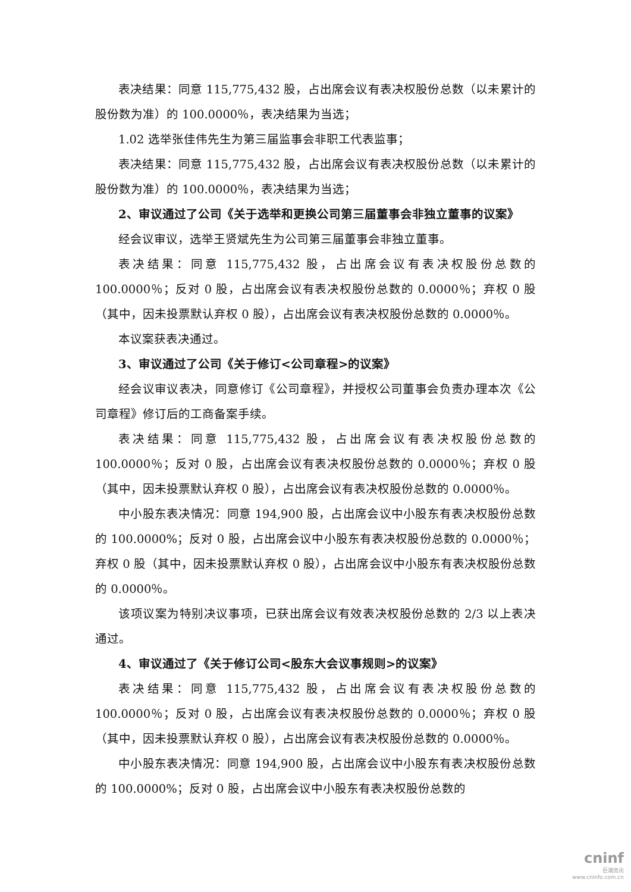表决结果：同意 115,775,432 股，占出席会议有表决权股份总数（以未累计的股份数为准）的 100.0000％，表决结果为当选；
1.02 选举张佳伟先生为第三届监事会非职工代表监事；
表决结果：同意 115,775,432 股，占出席会议有表决权股份总数（以未累计的股份数为准）的 100.0000％，表决结果为当选；
2、审议通过了公司《关于选举和更换公司第三届董事会非独立董事的议案》
经会议审议，选举王贤斌先生为公司第三届董事会非独立董事。
表决结果：同意 115,775,432 股，占出席会议有表决权股份总数的 100.0000％；反对 0 股，占出席会议有表决权股份总数的 0.0000％；弃权 0 股（其中，因未投票默认弃权 0 股），占出席会议有表决权股份总数的 0.0000％。
本议案获表决通过。
3、审议通过了公司《关于修订<公司章程>的议案》
经会议审议表决，同意修订《公司章程》，并授权公司董事会负责办理本次《公司章程》修订后的工商备案手续。
表决结果：同意 115,775,432 股，占出席会议有表决权股份总数的 100.0000％；反对 0 股，占出席会议有表决权股份总数的 0.0000％；弃权 0 股（其中，因未投票默认弃权 0 股），占出席会议有表决权股份总数的 0.0000％。
中小股东表决情况：同意 194,900 股，占出席会议中小股东有表决权股份总数的 100.0000%；反对 0 股，占出席会议中小股东有表决权股份总数的 0.0000％；弃权 0 股（其中，因未投票默认弃权 0 股），占出席会议中小股东有表决权股份总数的 0.0000％。
该项议案为特别决议事项，已获出席会议有效表决权股份总数的 2/3 以上表决通过。
4、审议通过了《关于修订公司<股东大会议事规则>的议案》
表决结果：同意 115,775,432 股，占出席会议有表决权股份总数的 100.0000％；反对 0 股，占出席会议有表决权股份总数的 0.0000％；弃权 0 股（其中，因未投票默认弃权 0 股），占出席会议有表决权股份总数的 0.0000％。
中小股东表决情况：同意 194,900 股，占出席会议中小股东有表决权股份总数的 100.0000%；反对 0 股，占出席会议中小股东有表决权股份总数的
cninf
巨潮资讯
www.cninfo.com.cn